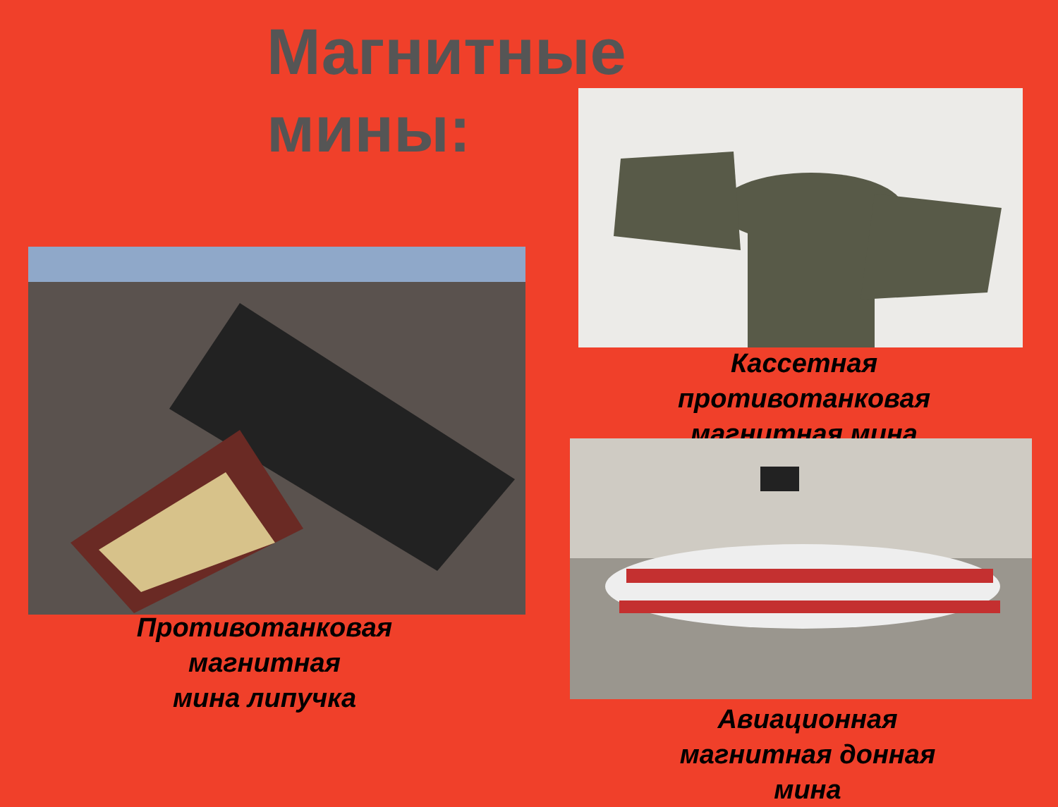Магнитные
мины:
Кассетная противотанковая магнитная мина
Противотанковая магнитная
мина липучка
Авиационная магнитная донная мина